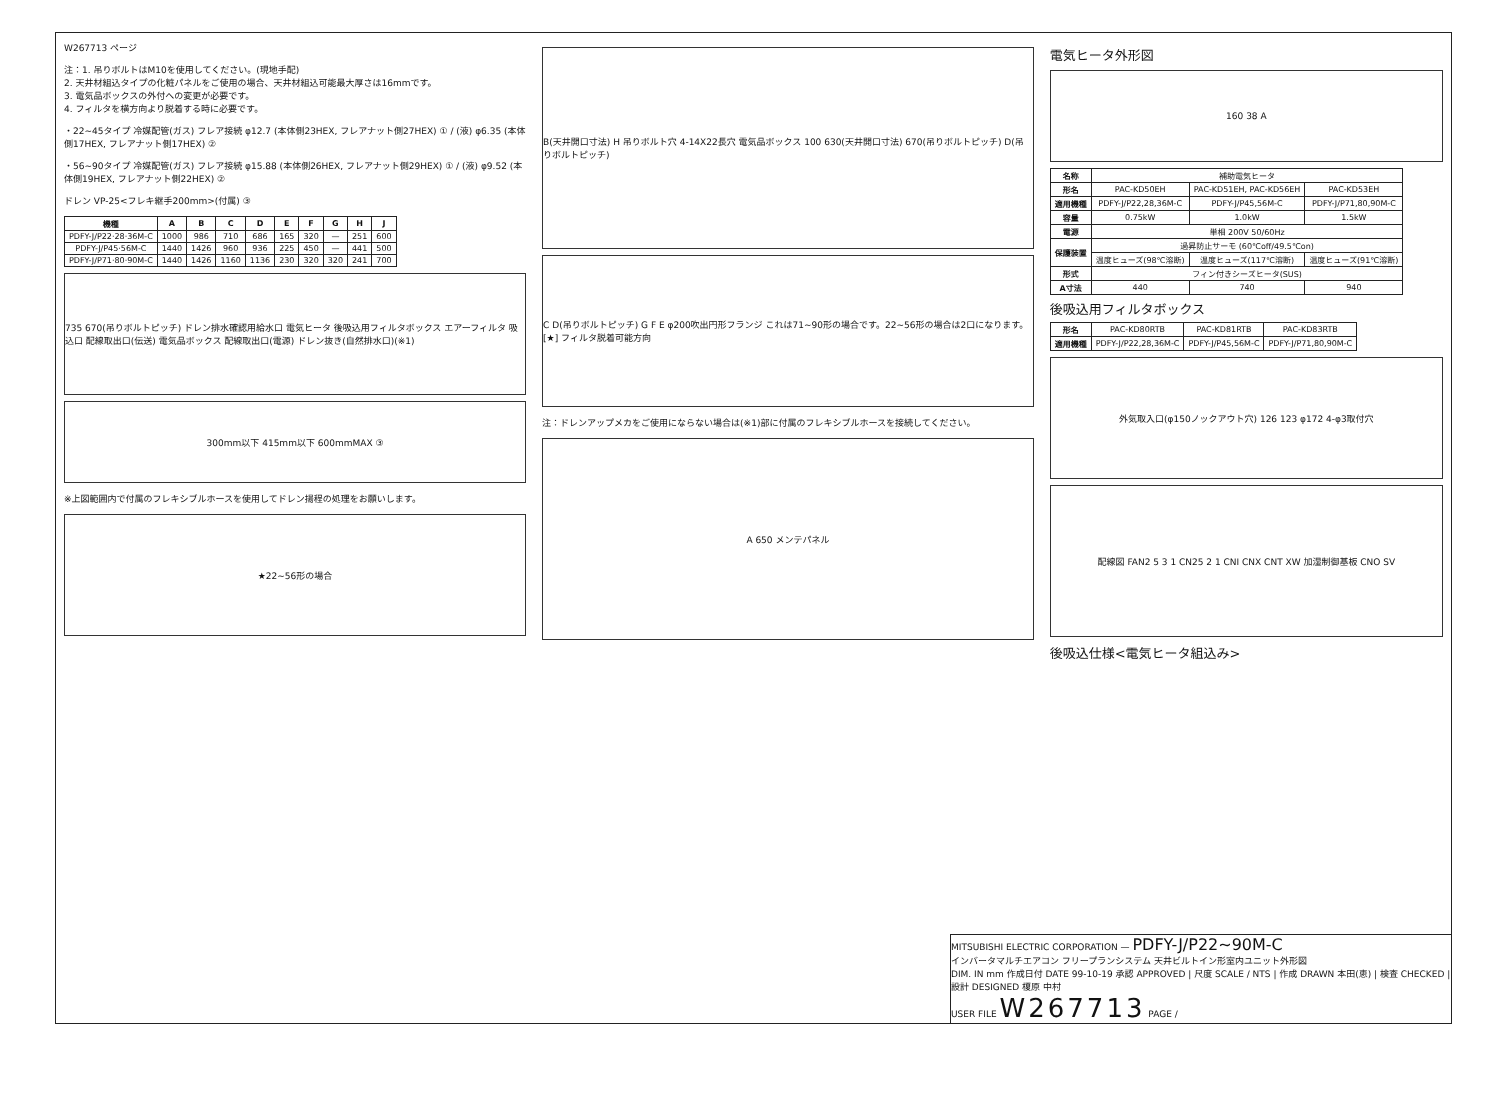W267713 ページ
注：1. 吊りボルトはM10を使用してください。(現地手配)
2. 天井材組込タイプの化粧パネルをご使用の場合、天井材組込可能最大厚さは16mmです。
3. 電気品ボックスの外付への変更が必要です。
4. フィルタを横方向より脱着する時に必要です。
・22~45タイプ 冷媒配管(ガス) フレア接続 φ12.7 (本体側23HEX, フレアナット側27HEX) ① / (液) φ6.35 (本体側17HEX, フレアナット側17HEX) ②
・56~90タイプ 冷媒配管(ガス) フレア接続 φ15.88 (本体側26HEX, フレアナット側29HEX) ① / (液) φ9.52 (本体側19HEX, フレアナット側22HEX) ②
ドレン VP-25<フレキ継手200mm>(付属) ③
| 機種 | A | B | C | D | E | F | G | H | J |
| --- | --- | --- | --- | --- | --- | --- | --- | --- | --- |
| PDFY-J/P22·28·36M-C | 1000 | 986 | 710 | 686 | 165 | 320 | — | 251 | 600 |
| PDFY-J/P45·56M-C | 1440 | 1426 | 960 | 936 | 225 | 450 | — | 441 | 500 |
| PDFY-J/P71·80·90M-C | 1440 | 1426 | 1160 | 1136 | 230 | 320 | 320 | 241 | 700 |
735 670(吊りボルトピッチ) ドレン排水確認用給水口 電気ヒータ 後吸込用フィルタボックス エアーフィルタ 吸込口 配線取出口(伝送) 電気品ボックス 配線取出口(電源) ドレン抜き(自然排水口)(※1)
300mm以下 415mm以下 600mmMAX ③
※上図範囲内で付属のフレキシブルホースを使用してドレン揚程の処理をお願いします。
★22~56形の場合
B(天井開口寸法) H 吊りボルト穴 4-14X22長穴 電気品ボックス 100 630(天井開口寸法) 670(吊りボルトピッチ) D(吊りボルトピッチ)
C D(吊りボルトピッチ) G F E φ200吹出円形フランジ これは71~90形の場合です。22~56形の場合は2口になります。[★] フィルタ脱着可能方向
注：ドレンアップメカをご使用にならない場合は(※1)部に付属のフレキシブルホースを接続してください。
A 650 メンテパネル
電気ヒータ外形図
160 38 A
| 名称 | 補助電気ヒータ | | |
| 形名 | PAC-KD50EH | PAC-KD51EH, PAC-KD56EH | PAC-KD53EH |
| 適用機種 | PDFY-J/P22,28,36M-C | PDFY-J/P45,56M-C | PDFY-J/P71,80,90M-C |
| 容量 | 0.75kW | 1.0kW | 1.5kW |
| 電源 | 単相 200V 50/60Hz | | |
| 保護装置 | 過昇防止サーモ (60℃off/49.5℃on) | | |
| | 温度ヒューズ(98℃溶断) | 温度ヒューズ(117℃溶断) | 温度ヒューズ(91℃溶断) |
| 形式 | フィン付きシーズヒータ(SUS) | | |
| A寸法 | 440 | 740 | 940 |
後吸込用フィルタボックス
| 形名 | PAC-KD80RTB | PAC-KD81RTB | PAC-KD83RTB |
| 適用機種 | PDFY-J/P22,28,36M-C | PDFY-J/P45,56M-C | PDFY-J/P71,80,90M-C |
外気取入口(φ150ノックアウト穴) 126 123 φ172 4-φ3取付穴
配線図 FAN2 5 3 1 CN25 2 1 CNI CNX CNT XW 加湿制御基板 CNO SV
後吸込仕様<電気ヒータ組込み>
MITSUBISHI ELECTRIC CORPORATION — PDFY-J/P22~90M-C
インバータマルチエアコン フリープランシステム 天井ビルトイン形室内ユニット外形図
DIM. IN mm 作成日付 DATE 99-10-19 承認 APPROVED | 尺度 SCALE / NTS | 作成 DRAWN 本田(恵) | 検査 CHECKED | 設計 DESIGNED 榎原 中村
USER FILE W267713 PAGE /